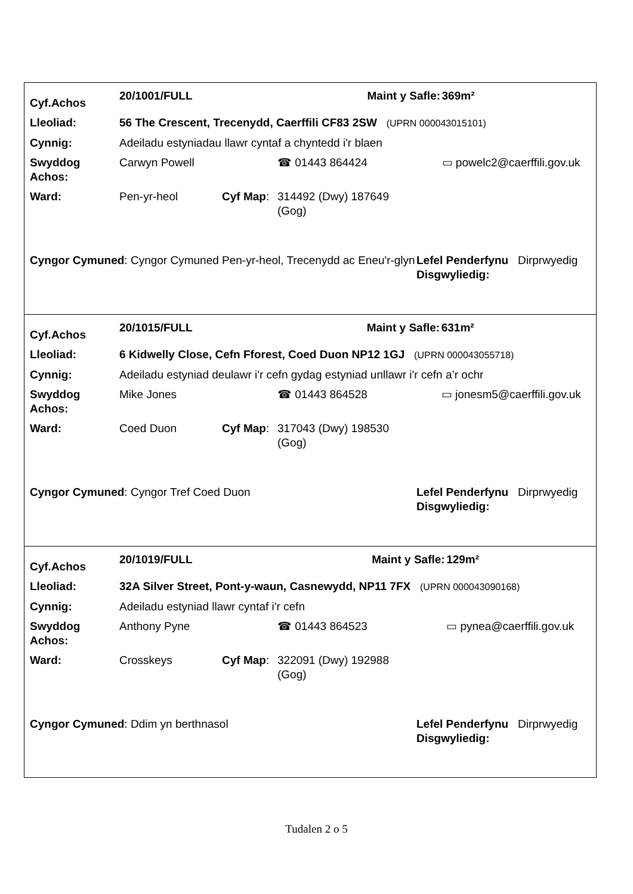| Cyf.Achos | 20/1001/FULL | | | Maint y Safle: | 369m² |
| Lleoliad: | 56 The Crescent, Trecenydd, Caerffili CF83 2SW (UPRN 000043015101) | | | | |
| Cynnig: | Adeiladu estyniadau llawr cyntaf a chyntedd i'r blaen | | | | |
| Swyddog Achos: | Carwyn Powell | | ☎ 01443 864424 | | ▭ powelc2@caerffili.gov.uk |
| Ward: | Pen-yr-heol | Cyf Map : | 314492 (Dwy) 187649 (Gog) | | |
| Cyngor Cymuned : Cyngor Cymuned Pen-yr-heol, Trecenydd ac Eneu'r-glyn | Lefel Penderfynu Disgwyliedig: | Dirprwyedig |
| Cyf.Achos | 20/1015/FULL | | | Maint y Safle: | 631m² |
| Lleoliad: | 6 Kidwelly Close, Cefn Fforest, Coed Duon NP12 1GJ (UPRN 000043055718) | | | | |
| Cynnig: | Adeiladu estyniad deulawr i'r cefn gydag estyniad unllawr i'r cefn a’r ochr | | | | |
| Swyddog Achos: | Mike Jones | | ☎ 01443 864528 | | ▭ jonesm5@caerffili.gov.uk |
| Ward: | Coed Duon | Cyf Map : | 317043 (Dwy) 198530 (Gog) | | |
| Cyngor Cymuned : Cyngor Tref Coed Duon | Lefel Penderfynu Disgwyliedig: | Dirprwyedig |
| Cyf.Achos | 20/1019/FULL | | | Maint y Safle: | 129m² |
| Lleoliad: | 32A Silver Street, Pont-y-waun, Casnewydd, NP11 7FX (UPRN 000043090168) | | | | |
| Cynnig: | Adeiladu estyniad llawr cyntaf i'r cefn | | | | |
| Swyddog Achos: | Anthony Pyne | | ☎ 01443 864523 | | ▭ pynea@caerffili.gov.uk |
| Ward: | Crosskeys | Cyf Map : | 322091 (Dwy) 192988 (Gog) | | |
| Cyngor Cymuned : Ddim yn berthnasol | Lefel Penderfynu Disgwyliedig: | Dirprwyedig |
Tudalen 2 o 5